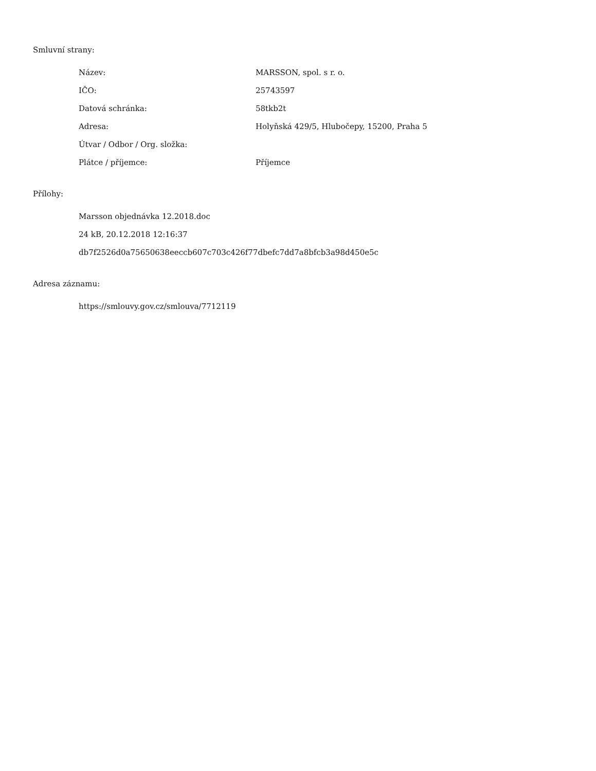Smluvní strany:
| Název: | MARSSON, spol. s r. o. |
| IČO: | 25743597 |
| Datová schránka: | 58tkb2t |
| Adresa: | Holyňská 429/5, Hlubočepy, 15200, Praha 5 |
| Útvar / Odbor / Org. složka: | |
| Plátce / příjemce: | Příjemce |
Přílohy:
Marsson objednávka 12.2018.doc
24 kB, 20.12.2018 12:16:37
db7f2526d0a75650638eeccb607c703c426f77dbefc7dd7a8bfcb3a98d450e5c
Adresa záznamu:
https://smlouvy.gov.cz/smlouva/7712119